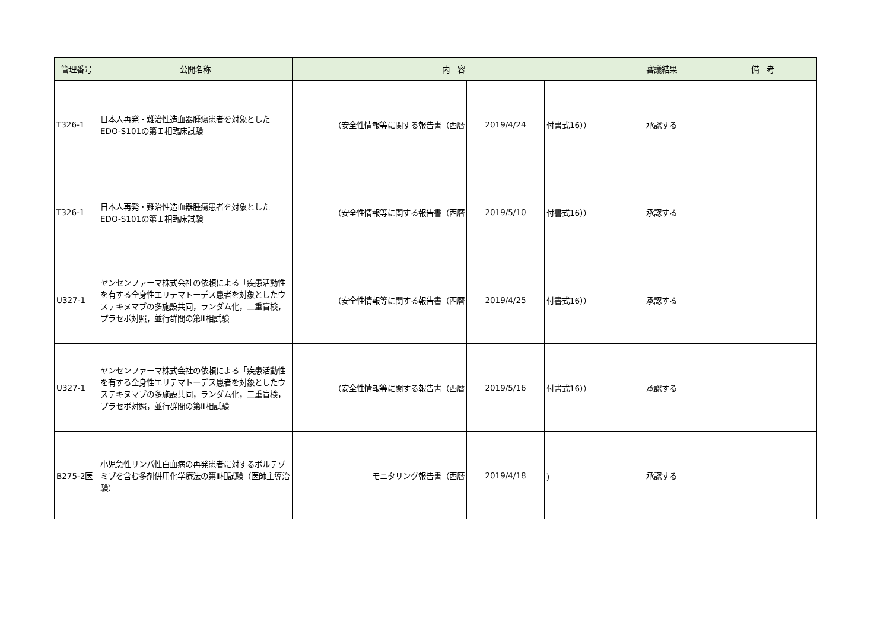| 管理番号 | 公開名称 | 内 容 | | | 審議結果 | 備 考 |
| --- | --- | --- | --- | --- | --- | --- |
| T326-1 | 日本人再発・難治性造血器腫瘍患者を対象としたEDO-S101の第Ｉ相臨床試験 | （安全性情報等に関する報告書（西暦 | 2019/4/24 | 付書式16）） | 承認する | |
| T326-1 | 日本人再発・難治性造血器腫瘍患者を対象としたEDO-S101の第Ｉ相臨床試験 | （安全性情報等に関する報告書（西暦 | 2019/5/10 | 付書式16）） | 承認する | |
| U327-1 | ヤンセンファーマ株式会社の依頼による「疾患活動性を有する全身性エリテマトーデス患者を対象としたウステキヌマブの多施設共同，ランダム化，二重盲検，プラセボ対照，並行群間の第Ⅲ相試験 | （安全性情報等に関する報告書（西暦 | 2019/4/25 | 付書式16）） | 承認する | |
| U327-1 | ヤンセンファーマ株式会社の依頼による「疾患活動性を有する全身性エリテマトーデス患者を対象としたウステキヌマブの多施設共同，ランダム化，二重盲検，プラセボ対照，並行群間の第Ⅲ相試験 | （安全性情報等に関する報告書（西暦 | 2019/5/16 | 付書式16）） | 承認する | |
| B275-2医 | 小児急性リンパ性白血病の再発患者に対するボルテゾミブを含む多剤併用化学療法の第Ⅱ相試験（医師主導治験） | モニタリング報告書（西暦 | 2019/4/18 | ） | 承認する | |